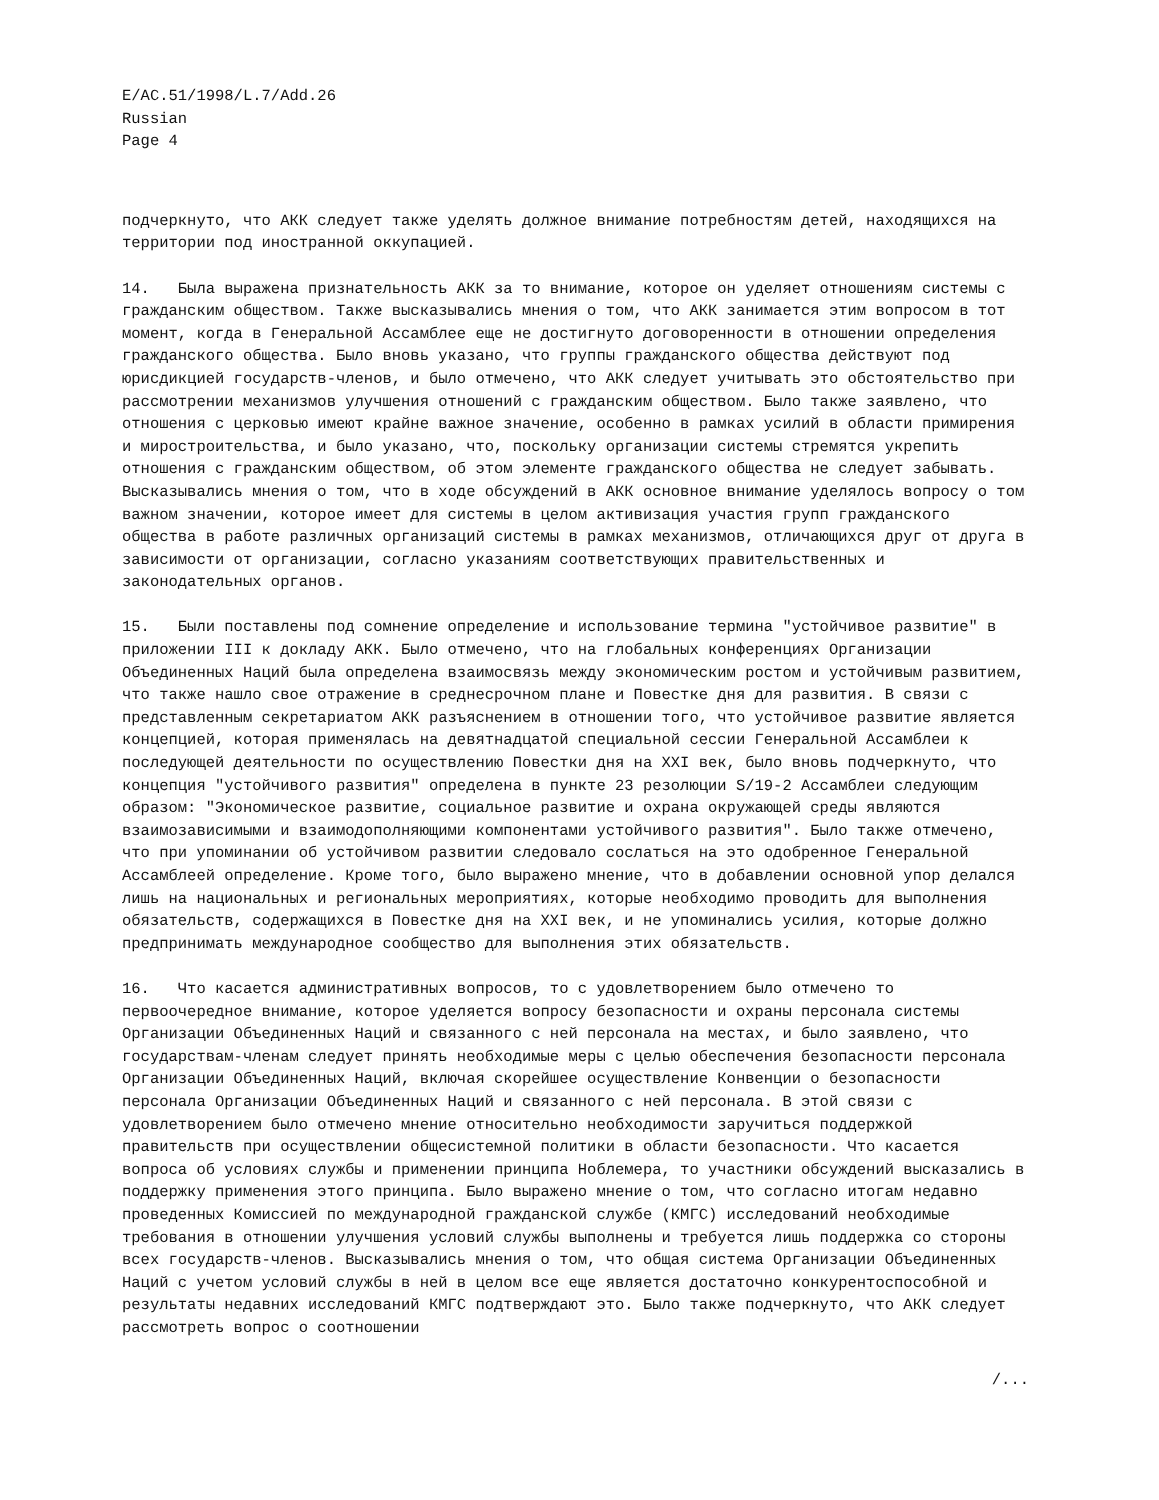E/AC.51/1998/L.7/Add.26
Russian
Page 4
подчеркнуто, что АКК следует также уделять должное внимание потребностям детей, находящихся на территории под иностранной оккупацией.
14. Была выражена признательность АКК за то внимание, которое он уделяет отношениям системы с гражданским обществом. Также высказывались мнения о том, что АКК занимается этим вопросом в тот момент, когда в Генеральной Ассамблее еще не достигнуто договоренности в отношении определения гражданского общества. Было вновь указано, что группы гражданского общества действуют под юрисдикцией государств-членов, и было отмечено, что АКК следует учитывать это обстоятельство при рассмотрении механизмов улучшения отношений с гражданским обществом. Было также заявлено, что отношения с церковью имеют крайне важное значение, особенно в рамках усилий в области примирения и миростроительства, и было указано, что, поскольку организации системы стремятся укрепить отношения с гражданским обществом, об этом элементе гражданского общества не следует забывать. Высказывались мнения о том, что в ходе обсуждений в АКК основное внимание уделялось вопросу о том важном значении, которое имеет для системы в целом активизация участия групп гражданского общества в работе различных организаций системы в рамках механизмов, отличающихся друг от друга в зависимости от организации, согласно указаниям соответствующих правительственных и законодательных органов.
15. Были поставлены под сомнение определение и использование термина "устойчивое развитие" в приложении III к докладу АКК. Было отмечено, что на глобальных конференциях Организации Объединенных Наций была определена взаимосвязь между экономическим ростом и устойчивым развитием, что также нашло свое отражение в среднесрочном плане и Повестке дня для развития. В связи с представленным секретариатом АКК разъяснением в отношении того, что устойчивое развитие является концепцией, которая применялась на девятнадцатой специальной сессии Генеральной Ассамблеи к последующей деятельности по осуществлению Повестки дня на XXI век, было вновь подчеркнуто, что концепция "устойчивого развития" определена в пункте 23 резолюции S/19-2 Ассамблеи следующим образом: "Экономическое развитие, социальное развитие и охрана окружающей среды являются взаимозависимыми и взаимодополняющими компонентами устойчивого развития". Было также отмечено, что при упоминании об устойчивом развитии следовало сослаться на это одобренное Генеральной Ассамблеей определение. Кроме того, было выражено мнение, что в добавлении основной упор делался лишь на национальных и региональных мероприятиях, которые необходимо проводить для выполнения обязательств, содержащихся в Повестке дня на XXI век, и не упоминались усилия, которые должно предпринимать международное сообщество для выполнения этих обязательств.
16. Что касается административных вопросов, то с удовлетворением было отмечено то первоочередное внимание, которое уделяется вопросу безопасности и охраны персонала системы Организации Объединенных Наций и связанного с ней персонала на местах, и было заявлено, что государствам-членам следует принять необходимые меры с целью обеспечения безопасности персонала Организации Объединенных Наций, включая скорейшее осуществление Конвенции о безопасности персонала Организации Объединенных Наций и связанного с ней персонала. В этой связи с удовлетворением было отмечено мнение относительно необходимости заручиться поддержкой правительств при осуществлении общесистемной политики в области безопасности. Что касается вопроса об условиях службы и применении принципа Ноблемера, то участники обсуждений высказались в поддержку применения этого принципа. Было выражено мнение о том, что согласно итогам недавно проведенных Комиссией по международной гражданской службе (КМГС) исследований необходимые требования в отношении улучшения условий службы выполнены и требуется лишь поддержка со стороны всех государств-членов. Высказывались мнения о том, что общая система Организации Объединенных Наций с учетом условий службы в ней в целом все еще является достаточно конкурентоспособной и результаты недавних исследований КМГС подтверждают это. Было также подчеркнуто, что АКК следует рассмотреть вопрос о соотношении
/...